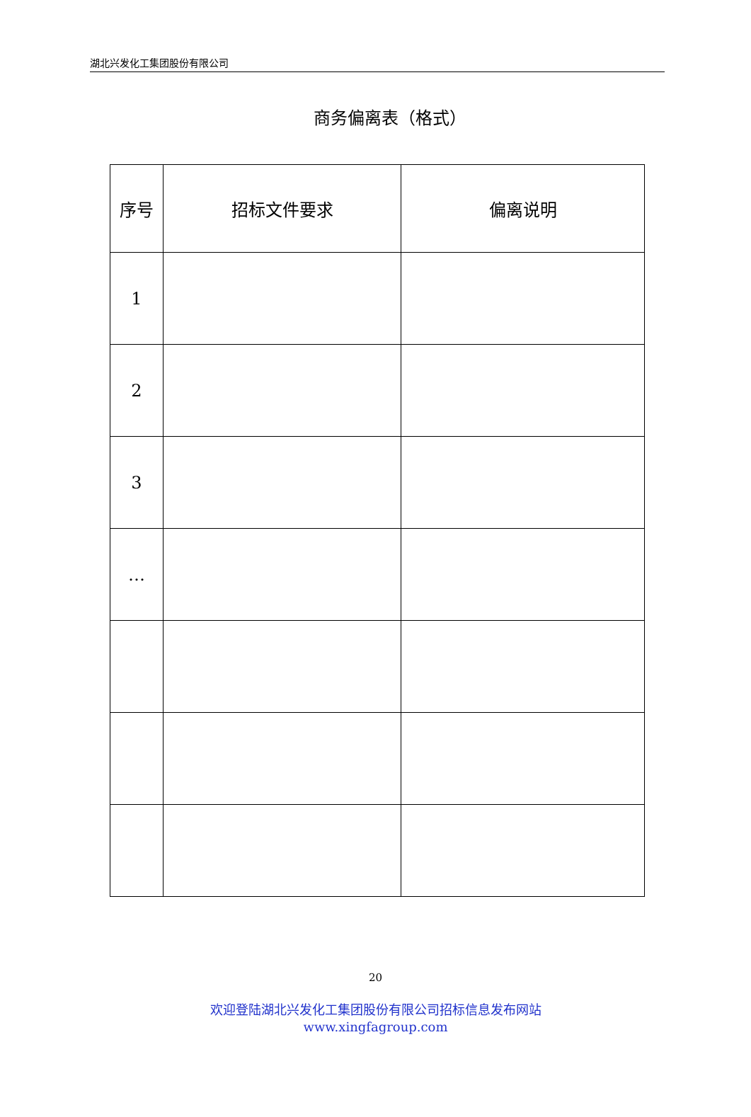湖北兴发化工集团股份有限公司
商务偏离表（格式）
| 序号 | 招标文件要求 | 偏离说明 |
| --- | --- | --- |
| 1 | | |
| 2 | | |
| 3 | | |
| … | | |
20
欢迎登陆湖北兴发化工集团股份有限公司招标信息发布网站
www.xingfagroup.com